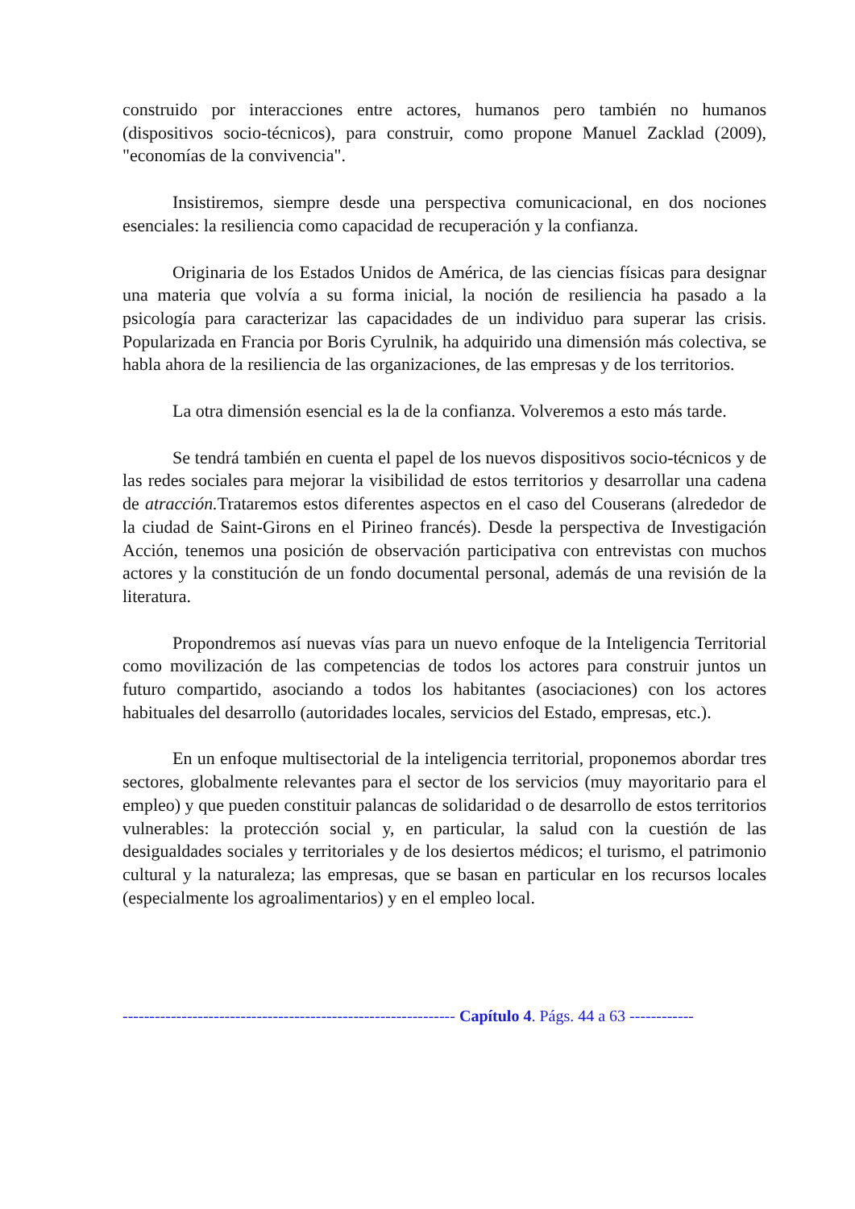construido por interacciones entre actores, humanos pero también no humanos (dispositivos socio-técnicos), para construir, como propone Manuel Zacklad (2009), "economías de la convivencia".
Insistiremos, siempre desde una perspectiva comunicacional, en dos nociones esenciales: la resiliencia como capacidad de recuperación y la confianza.
Originaria de los Estados Unidos de América, de las ciencias físicas para designar una materia que volvía a su forma inicial, la noción de resiliencia ha pasado a la psicología para caracterizar las capacidades de un individuo para superar las crisis. Popularizada en Francia por Boris Cyrulnik, ha adquirido una dimensión más colectiva, se habla ahora de la resiliencia de las organizaciones, de las empresas y de los territorios.
La otra dimensión esencial es la de la confianza. Volveremos a esto más tarde.
Se tendrá también en cuenta el papel de los nuevos dispositivos socio-técnicos y de las redes sociales para mejorar la visibilidad de estos territorios y desarrollar una cadena de atracción. Trataremos estos diferentes aspectos en el caso del Couserans (alrededor de la ciudad de Saint-Girons en el Pirineo francés). Desde la perspectiva de Investigación Acción, tenemos una posición de observación participativa con entrevistas con muchos actores y la constitución de un fondo documental personal, además de una revisión de la literatura.
Propondremos así nuevas vías para un nuevo enfoque de la Inteligencia Territorial como movilización de las competencias de todos los actores para construir juntos un futuro compartido, asociando a todos los habitantes (asociaciones) con los actores habituales del desarrollo (autoridades locales, servicios del Estado, empresas, etc.).
En un enfoque multisectorial de la inteligencia territorial, proponemos abordar tres sectores, globalmente relevantes para el sector de los servicios (muy mayoritario para el empleo) y que pueden constituir palancas de solidaridad o de desarrollo de estos territorios vulnerables: la protección social y, en particular, la salud con la cuestión de las desigualdades sociales y territoriales y de los desiertos médicos; el turismo, el patrimonio cultural y la naturaleza; las empresas, que se basan en particular en los recursos locales (especialmente los agroalimentarios) y en el empleo local.
-------------------------------------------------------------- Capítulo 4. Págs. 44 a 63 ------------